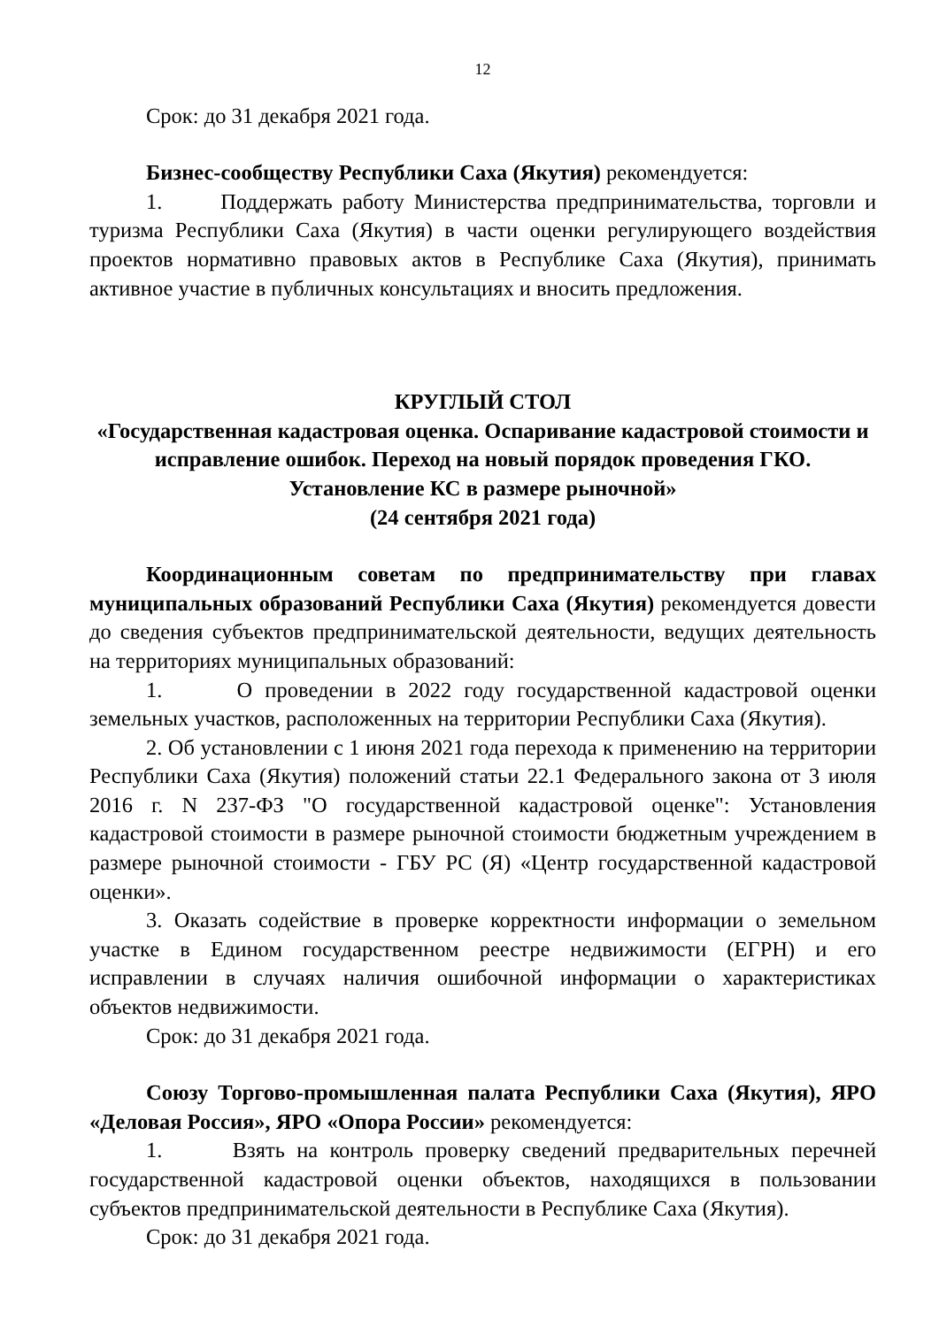12
Срок: до 31 декабря 2021 года.
Бизнес-сообществу Республики Саха (Якутия) рекомендуется:
1. Поддержать работу Министерства предпринимательства, торговли и туризма Республики Саха (Якутия) в части оценки регулирующего воздействия проектов нормативно правовых актов в Республике Саха (Якутия), принимать активное участие в публичных консультациях и вносить предложения.
КРУГЛЫЙ СТОЛ
«Государственная кадастровая оценка. Оспаривание кадастровой стоимости и исправление ошибок. Переход на новый порядок проведения ГКО. Установление КС в размере рыночной»
(24 сентября 2021 года)
Координационным советам по предпринимательству при главах муниципальных образований Республики Саха (Якутия) рекомендуется довести до сведения субъектов предпринимательской деятельности, ведущих деятельность на территориях муниципальных образований:
1. О проведении в 2022 году государственной кадастровой оценки земельных участков, расположенных на территории Республики Саха (Якутия).
2. Об установлении с 1 июня 2021 года перехода к применению на территории Республики Саха (Якутия) положений статьи 22.1 Федерального закона от 3 июля 2016 г. N 237-ФЗ "О государственной кадастровой оценке": Установления кадастровой стоимости в размере рыночной стоимости бюджетным учреждением в размере рыночной стоимости - ГБУ РС (Я) «Центр государственной кадастровой оценки».
3. Оказать содействие в проверке корректности информации о земельном участке в Едином государственном реестре недвижимости (ЕГРН) и его исправлении в случаях наличия ошибочной информации о характеристиках объектов недвижимости.
Срок: до 31 декабря 2021 года.
Союзу Торгово-промышленная палата Республики Саха (Якутия), ЯРО «Деловая Россия», ЯРО «Опора России» рекомендуется:
1. Взять на контроль проверку сведений предварительных перечней государственной кадастровой оценки объектов, находящихся в пользовании субъектов предпринимательской деятельности в Республике Саха (Якутия).
Срок: до 31 декабря 2021 года.